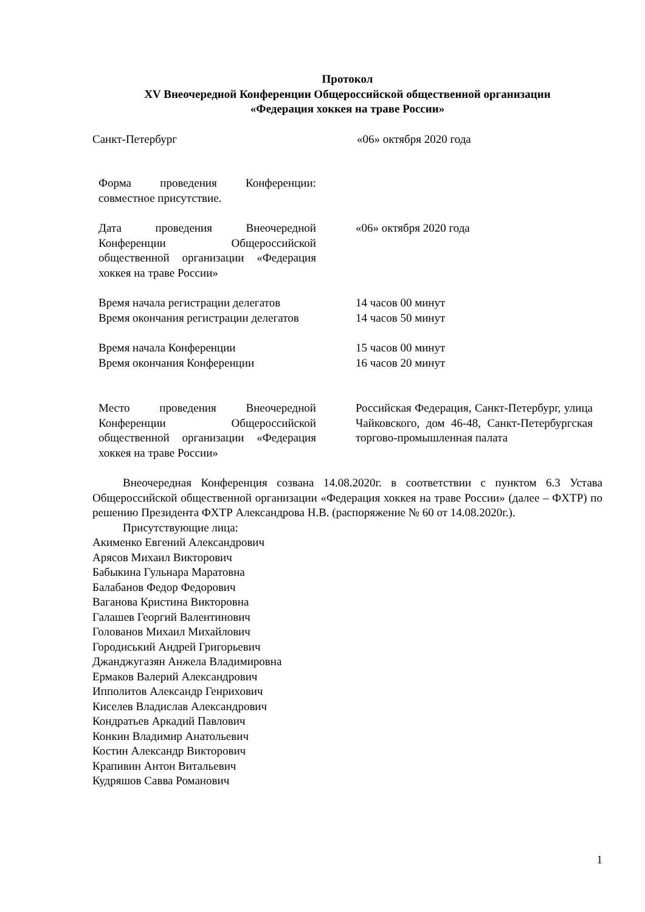Протокол
XV Внеочередной Конференции Общероссийской общественной организации
«Федерация хоккея на траве России»
Санкт-Петербург «06» октября 2020 года
| Форма проведения Конференции: совместное присутствие. | |
| Дата проведения Внеочередной Конференции Общероссийской общественной организации «Федерация хоккея на траве России» | «06» октября 2020 года |
| Время начала регистрации делегатов Время окончания регистрации делегатов | 14 часов 00 минут 14 часов 50 минут |
| Время начала Конференции Время окончания Конференции | 15 часов 00 минут 16 часов 20 минут |
| Место проведения Внеочередной Конференции Общероссийской общественной организации «Федерация хоккея на траве России» | Российская Федерация, Санкт-Петербург, улица Чайковского, дом 46-48, Санкт-Петербургская торгово-промышленная палата |
Внеочередная Конференция созвана 14.08.2020г. в соответствии с пунктом 6.3 Устава Общероссийской общественной организации «Федерация хоккея на траве России» (далее – ФХТР) по решению Президента ФХТР Александрова Н.В. (распоряжение № 60 от 14.08.2020г.).
Присутствующие лица:
Акименко Евгений Александрович
Арясов Михаил Викторович
Бабыкина Гульнара Маратовна
Балабанов Федор Федорович
Ваганова Кристина Викторовна
Галашев Георгий Валентинович
Голованов Михаил Михайлович
Городиський Андрей Григорьевич
Джанджугазян Анжела Владимировна
Ермаков Валерий Александрович
Ипполитов Александр Генрихович
Киселев Владислав Александрович
Кондратьев Аркадий Павлович
Конкин Владимир Анатольевич
Костин Александр Викторович
Крапивин Антон Витальевич
Кудряшов Савва Романович
1